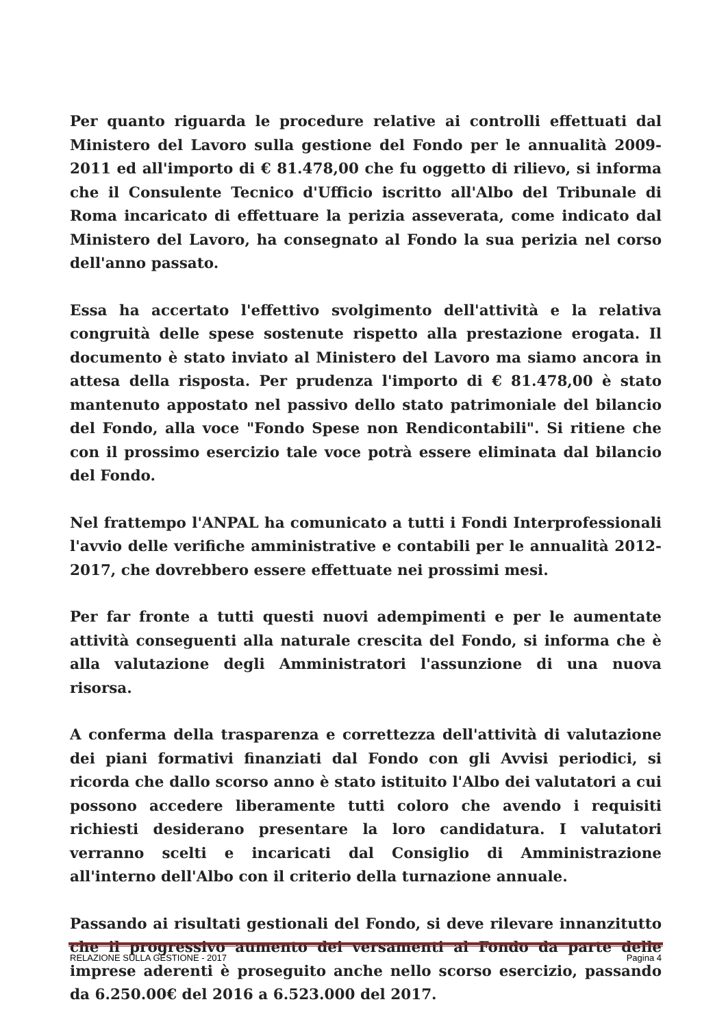Per quanto riguarda le procedure relative ai controlli effettuati dal Ministero del Lavoro sulla gestione del Fondo per le annualità 2009-2011 ed all'importo di € 81.478,00 che fu oggetto di rilievo, si informa che il Consulente Tecnico d'Ufficio iscritto all'Albo del Tribunale di Roma incaricato di effettuare la perizia asseverata, come indicato dal Ministero del Lavoro, ha consegnato al Fondo la sua perizia nel corso dell'anno passato.
Essa ha accertato l'effettivo svolgimento dell'attività e la relativa congruità delle spese sostenute rispetto alla prestazione erogata. Il documento è stato inviato al Ministero del Lavoro ma siamo ancora in attesa della risposta. Per prudenza l'importo di € 81.478,00 è stato mantenuto appostato nel passivo dello stato patrimoniale del bilancio del Fondo, alla voce "Fondo Spese non Rendicontabili". Si ritiene che con il prossimo esercizio tale voce potrà essere eliminata dal bilancio del Fondo.
Nel frattempo l'ANPAL ha comunicato a tutti i Fondi Interprofessionali l'avvio delle verifiche amministrative e contabili per le annualità 2012-2017, che dovrebbero essere effettuate nei prossimi mesi.
Per far fronte a tutti questi nuovi adempimenti e per le aumentate attività conseguenti alla naturale crescita del Fondo, si informa che è alla valutazione degli Amministratori l'assunzione di una nuova risorsa.
A conferma della trasparenza e correttezza dell'attività di valutazione dei piani formativi finanziati dal Fondo con gli Avvisi periodici, si ricorda che dallo scorso anno è stato istituito l'Albo dei valutatori a cui possono accedere liberamente tutti coloro che avendo i requisiti richiesti desiderano presentare la loro candidatura. I valutatori verranno scelti e incaricati dal Consiglio di Amministrazione all'interno dell'Albo con il criterio della turnazione annuale.
Passando ai risultati gestionali del Fondo, si deve rilevare innanzitutto che il progressivo aumento dei versamenti al Fondo da parte delle imprese aderenti è proseguito anche nello scorso esercizio, passando da 6.250.00€ del 2016 a 6.523.000 del 2017.
RELAZIONE SULLA GESTIONE - 2017 Pagina 4